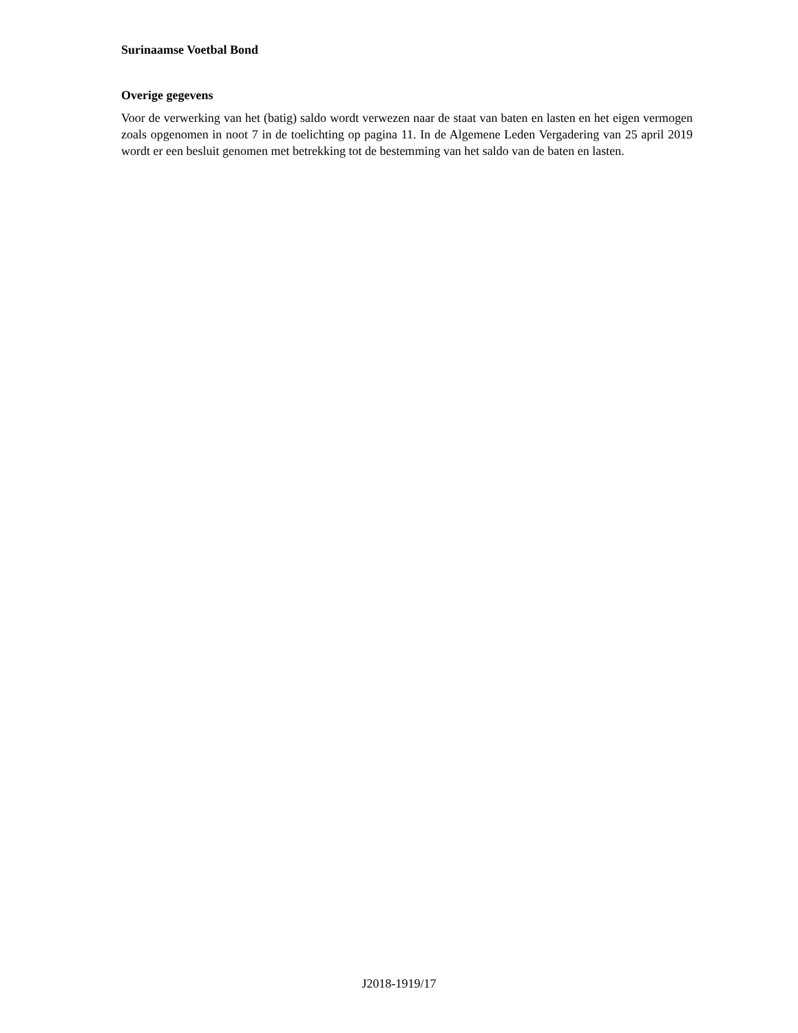Surinaamse Voetbal Bond
Overige gegevens
Voor de verwerking van het (batig) saldo wordt verwezen naar de staat van baten en lasten en het eigen vermogen zoals opgenomen in noot 7 in de toelichting op pagina 11. In de Algemene Leden Vergadering van 25 april 2019 wordt er een besluit genomen met betrekking tot de bestemming van het saldo van de baten en lasten.
J2018-1919/17